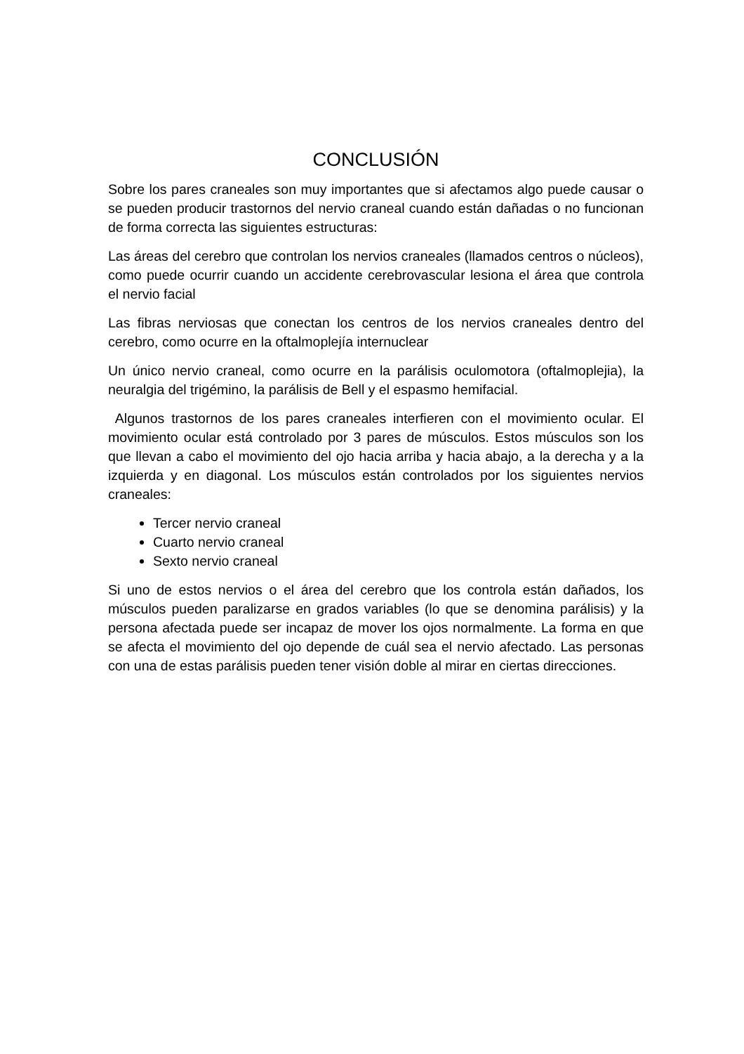CONCLUSIÓN
Sobre los pares craneales son muy importantes que si afectamos algo puede causar o se pueden producir trastornos del nervio craneal cuando están dañadas o no funcionan de forma correcta las siguientes estructuras:
Las áreas del cerebro que controlan los nervios craneales (llamados centros o núcleos), como puede ocurrir cuando un accidente cerebrovascular lesiona el área que controla el nervio facial
Las fibras nerviosas que conectan los centros de los nervios craneales dentro del cerebro, como ocurre en la oftalmoplejía internuclear
Un único nervio craneal, como ocurre en la parálisis oculomotora (oftalmoplejia), la neuralgia del trigémino, la parálisis de Bell y el espasmo hemifacial.
Algunos trastornos de los pares craneales interfieren con el movimiento ocular. El movimiento ocular está controlado por 3 pares de músculos. Estos músculos son los que llevan a cabo el movimiento del ojo hacia arriba y hacia abajo, a la derecha y a la izquierda y en diagonal. Los músculos están controlados por los siguientes nervios craneales:
Tercer nervio craneal
Cuarto nervio craneal
Sexto nervio craneal
Si uno de estos nervios o el área del cerebro que los controla están dañados, los músculos pueden paralizarse en grados variables (lo que se denomina parálisis) y la persona afectada puede ser incapaz de mover los ojos normalmente. La forma en que se afecta el movimiento del ojo depende de cuál sea el nervio afectado. Las personas con una de estas parálisis pueden tener visión doble al mirar en ciertas direcciones.